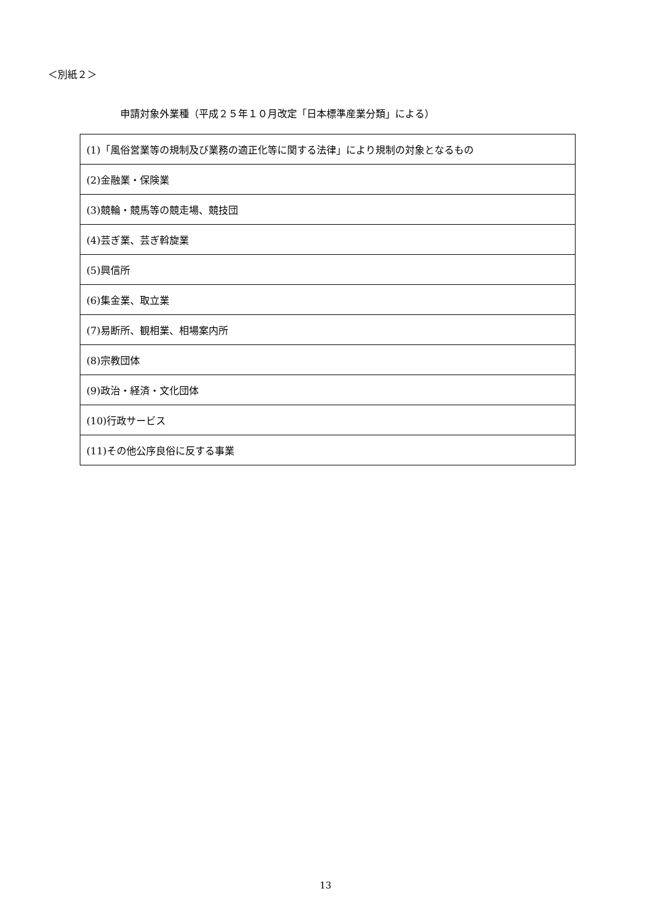＜別紙２＞
申請対象外業種（平成２５年１０月改定「日本標準産業分類」による）
| (1)「風俗営業等の規制及び業務の適正化等に関する法律」により規制の対象となるもの |
| (2)金融業・保険業 |
| (3)競輪・競馬等の競走場、競技団 |
| (4)芸ぎ業、芸ぎ斡旋業 |
| (5)興信所 |
| (6)集金業、取立業 |
| (7)易断所、観相業、相場案内所 |
| (8)宗教団体 |
| (9)政治・経済・文化団体 |
| (10)行政サービス |
| (11)その他公序良俗に反する事業 |
13